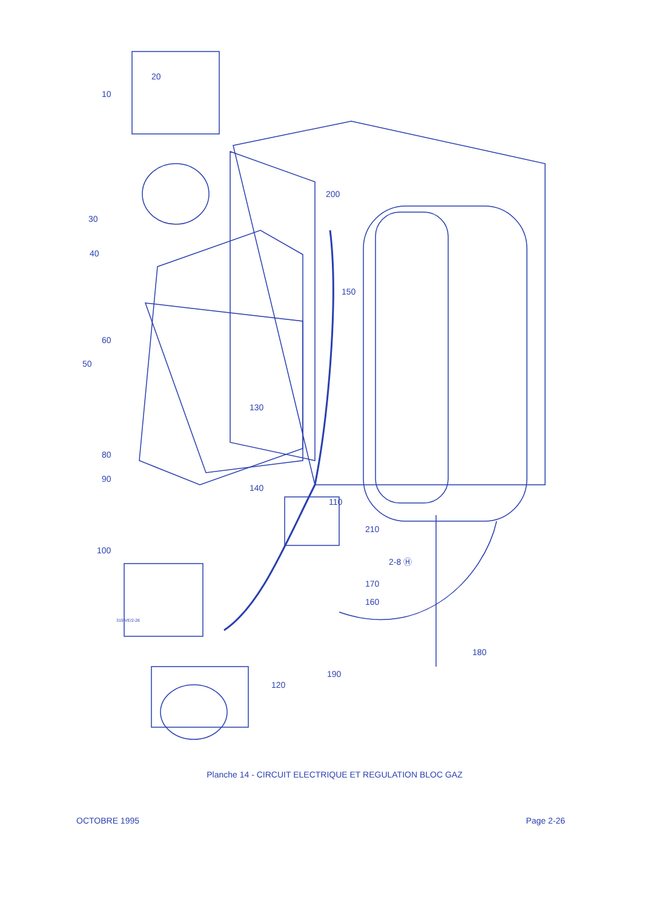20
10
30
40
200
150
60
50
130
80
90
140
110
210
100
2-8 Ⓗ
170
160
180
190
120
319 VE/2-26
Planche 14 - CIRCUIT ELECTRIQUE ET REGULATION BLOC GAZ
OCTOBRE 1995 Page 2-26